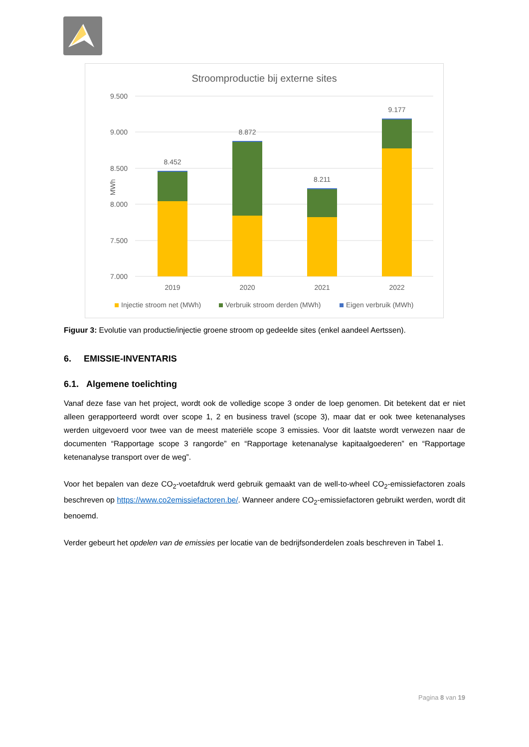Stroomproductie bij externe sites
9.500
9.000
8.500
8.000
7.500
7.000
MWh
8.452
8.872
8.211
9.177
2019
2020
2021
2022
Injectie stroom net (MWh)
Verbruik stroom derden (MWh)
Eigen verbruik (MWh)
Figuur 3: Evolutie van productie/injectie groene stroom op gedeelde sites (enkel aandeel Aertssen).
6. EMISSIE-INVENTARIS
6.1. Algemene toelichting
Vanaf deze fase van het project, wordt ook de volledige scope 3 onder de loep genomen. Dit betekent dat er niet alleen gerapporteerd wordt over scope 1, 2 en business travel (scope 3), maar dat er ook twee ketenanalyses werden uitgevoerd voor twee van de meest materiële scope 3 emissies. Voor dit laatste wordt verwezen naar de documenten “Rapportage scope 3 rangorde” en “Rapportage ketenanalyse kapitaalgoederen” en “Rapportage ketenanalyse transport over de weg”.
Voor het bepalen van deze CO<sub>2</sub>-voetafdruk werd gebruik gemaakt van de well-to-wheel CO<sub>2</sub>-emissiefactoren zoals beschreven op https://www.co2emissiefactoren.be/. Wanneer andere CO<sub>2</sub>-emissiefactoren gebruikt werden, wordt dit benoemd.
Verder gebeurt het opdelen van de emissies per locatie van de bedrijfsonderdelen zoals beschreven in Tabel 1.
Pagina 8 van 19